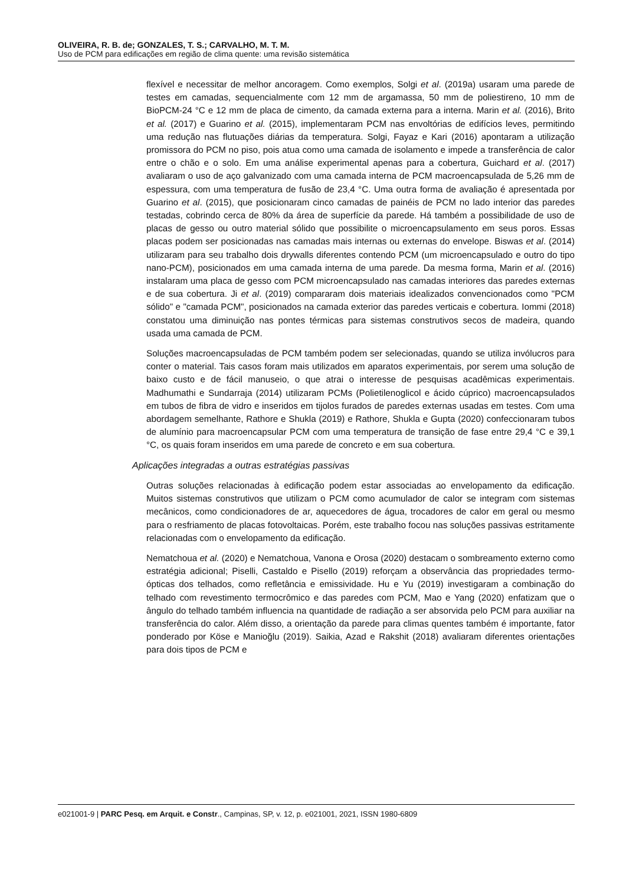OLIVEIRA, R. B. de; GONZALES, T. S.; CARVALHO, M. T. M.
Uso de PCM para edificações em região de clima quente: uma revisão sistemática
flexível e necessitar de melhor ancoragem. Como exemplos, Solgi et al. (2019a) usaram uma parede de testes em camadas, sequencialmente com 12 mm de argamassa, 50 mm de poliestireno, 10 mm de BioPCM-24 °C e 12 mm de placa de cimento, da camada externa para a interna. Marin et al. (2016), Brito et al. (2017) e Guarino et al. (2015), implementaram PCM nas envoltórias de edifícios leves, permitindo uma redução nas flutuações diárias da temperatura. Solgi, Fayaz e Kari (2016) apontaram a utilização promissora do PCM no piso, pois atua como uma camada de isolamento e impede a transferência de calor entre o chão e o solo. Em uma análise experimental apenas para a cobertura, Guichard et al. (2017) avaliaram o uso de aço galvanizado com uma camada interna de PCM macroencapsulada de 5,26 mm de espessura, com uma temperatura de fusão de 23,4 °C. Uma outra forma de avaliação é apresentada por Guarino et al. (2015), que posicionaram cinco camadas de painéis de PCM no lado interior das paredes testadas, cobrindo cerca de 80% da área de superfície da parede. Há também a possibilidade de uso de placas de gesso ou outro material sólido que possibilite o microencapsulamento em seus poros. Essas placas podem ser posicionadas nas camadas mais internas ou externas do envelope. Biswas et al. (2014) utilizaram para seu trabalho dois drywalls diferentes contendo PCM (um microencapsulado e outro do tipo nano-PCM), posicionados em uma camada interna de uma parede. Da mesma forma, Marin et al. (2016) instalaram uma placa de gesso com PCM microencapsulado nas camadas interiores das paredes externas e de sua cobertura. Ji et al. (2019) compararam dois materiais idealizados convencionados como "PCM sólido" e "camada PCM", posicionados na camada exterior das paredes verticais e cobertura. Iommi (2018) constatou uma diminuição nas pontes térmicas para sistemas construtivos secos de madeira, quando usada uma camada de PCM.
Soluções macroencapsuladas de PCM também podem ser selecionadas, quando se utiliza invólucros para conter o material. Tais casos foram mais utilizados em aparatos experimentais, por serem uma solução de baixo custo e de fácil manuseio, o que atrai o interesse de pesquisas acadêmicas experimentais. Madhumathi e Sundarraja (2014) utilizaram PCMs (Polietilenoglicol e ácido cúprico) macroencapsulados em tubos de fibra de vidro e inseridos em tijolos furados de paredes externas usadas em testes. Com uma abordagem semelhante, Rathore e Shukla (2019) e Rathore, Shukla e Gupta (2020) confeccionaram tubos de alumínio para macroencapsular PCM com uma temperatura de transição de fase entre 29,4 °C e 39,1 °C, os quais foram inseridos em uma parede de concreto e em sua cobertura.
Aplicações integradas a outras estratégias passivas
Outras soluções relacionadas à edificação podem estar associadas ao envelopamento da edificação. Muitos sistemas construtivos que utilizam o PCM como acumulador de calor se integram com sistemas mecânicos, como condicionadores de ar, aquecedores de água, trocadores de calor em geral ou mesmo para o resfriamento de placas fotovoltaicas. Porém, este trabalho focou nas soluções passivas estritamente relacionadas com o envelopamento da edificação.
Nematchoua et al. (2020) e Nematchoua, Vanona e Orosa (2020) destacam o sombreamento externo como estratégia adicional; Piselli, Castaldo e Pisello (2019) reforçam a observância das propriedades termo-ópticas dos telhados, como refletância e emissividade. Hu e Yu (2019) investigaram a combinação do telhado com revestimento termocrômico e das paredes com PCM, Mao e Yang (2020) enfatizam que o ângulo do telhado também influencia na quantidade de radiação a ser absorvida pelo PCM para auxiliar na transferência do calor. Além disso, a orientação da parede para climas quentes também é importante, fator ponderado por Köse e Manioğlu (2019). Saikia, Azad e Rakshit (2018) avaliaram diferentes orientações para dois tipos de PCM e
e021001-9 | PARC Pesq. em Arquit. e Constr., Campinas, SP, v. 12, p. e021001, 2021, ISSN 1980-6809